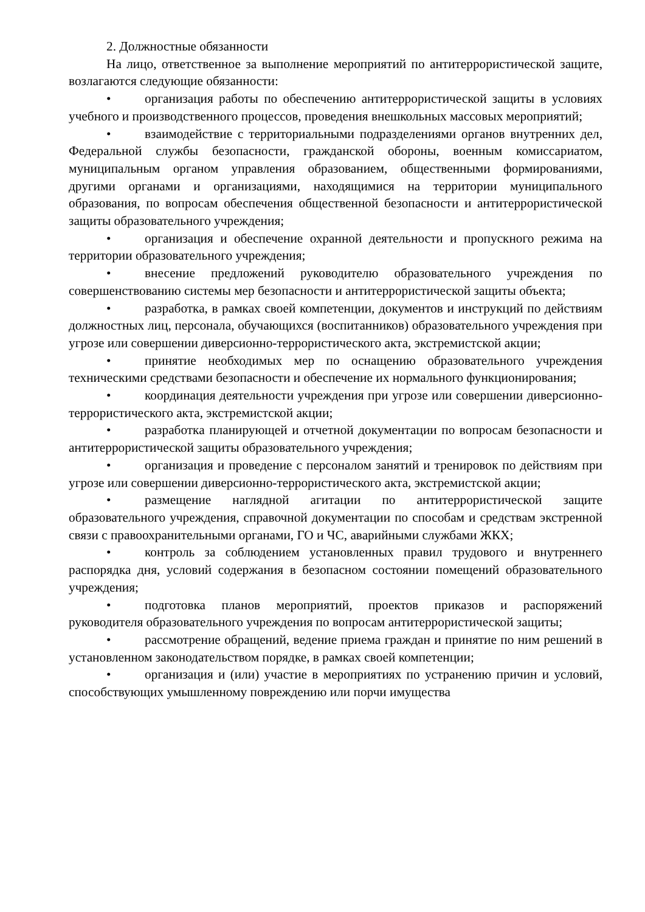2. Должностные обязанности
На лицо, ответственное за выполнение мероприятий по антитеррористической защите, возлагаются следующие обязанности:
• организация работы по обеспечению антитеррористической защиты в условиях учебного и производственного процессов, проведения внешкольных массовых мероприятий;
• взаимодействие с территориальными подразделениями органов внутренних дел, Федеральной службы безопасности, гражданской обороны, военным комиссариатом, муниципальным органом управления образованием, общественными формированиями, другими органами и организациями, находящимися на территории муниципального образования, по вопросам обеспечения общественной безопасности и антитеррористической защиты образовательного учреждения;
• организация и обеспечение охранной деятельности и пропускного режима на территории образовательного учреждения;
• внесение предложений руководителю образовательного учреждения по совершенствованию системы мер безопасности и антитеррористической защиты объекта;
• разработка, в рамках своей компетенции, документов и инструкций по действиям должностных лиц, персонала, обучающихся (воспитанников) образовательного учреждения при угрозе или совершении диверсионно-террористического акта, экстремистской акции;
• принятие необходимых мер по оснащению образовательного учреждения техническими средствами безопасности и обеспечение их нормального функционирования;
• координация деятельности учреждения при угрозе или совершении диверсионно-террористического акта, экстремистской акции;
• разработка планирующей и отчетной документации по вопросам безопасности и антитеррористической защиты образовательного учреждения;
• организация и проведение с персоналом занятий и тренировок по действиям при угрозе или совершении диверсионно-террористического акта, экстремистской акции;
• размещение наглядной агитации по антитеррористической защите образовательного учреждения, справочной документации по способам и средствам экстренной связи с правоохранительными органами, ГО и ЧС, аварийными службами ЖКХ;
• контроль за соблюдением установленных правил трудового и внутреннего распорядка дня, условий содержания в безопасном состоянии помещений образовательного учреждения;
• подготовка планов мероприятий, проектов приказов и распоряжений руководителя образовательного учреждения по вопросам антитеррористической защиты;
• рассмотрение обращений, ведение приема граждан и принятие по ним решений в установленном законодательством порядке, в рамках своей компетенции;
• организация и (или) участие в мероприятиях по устранению причин и условий, способствующих умышленному повреждению или порчи имущества